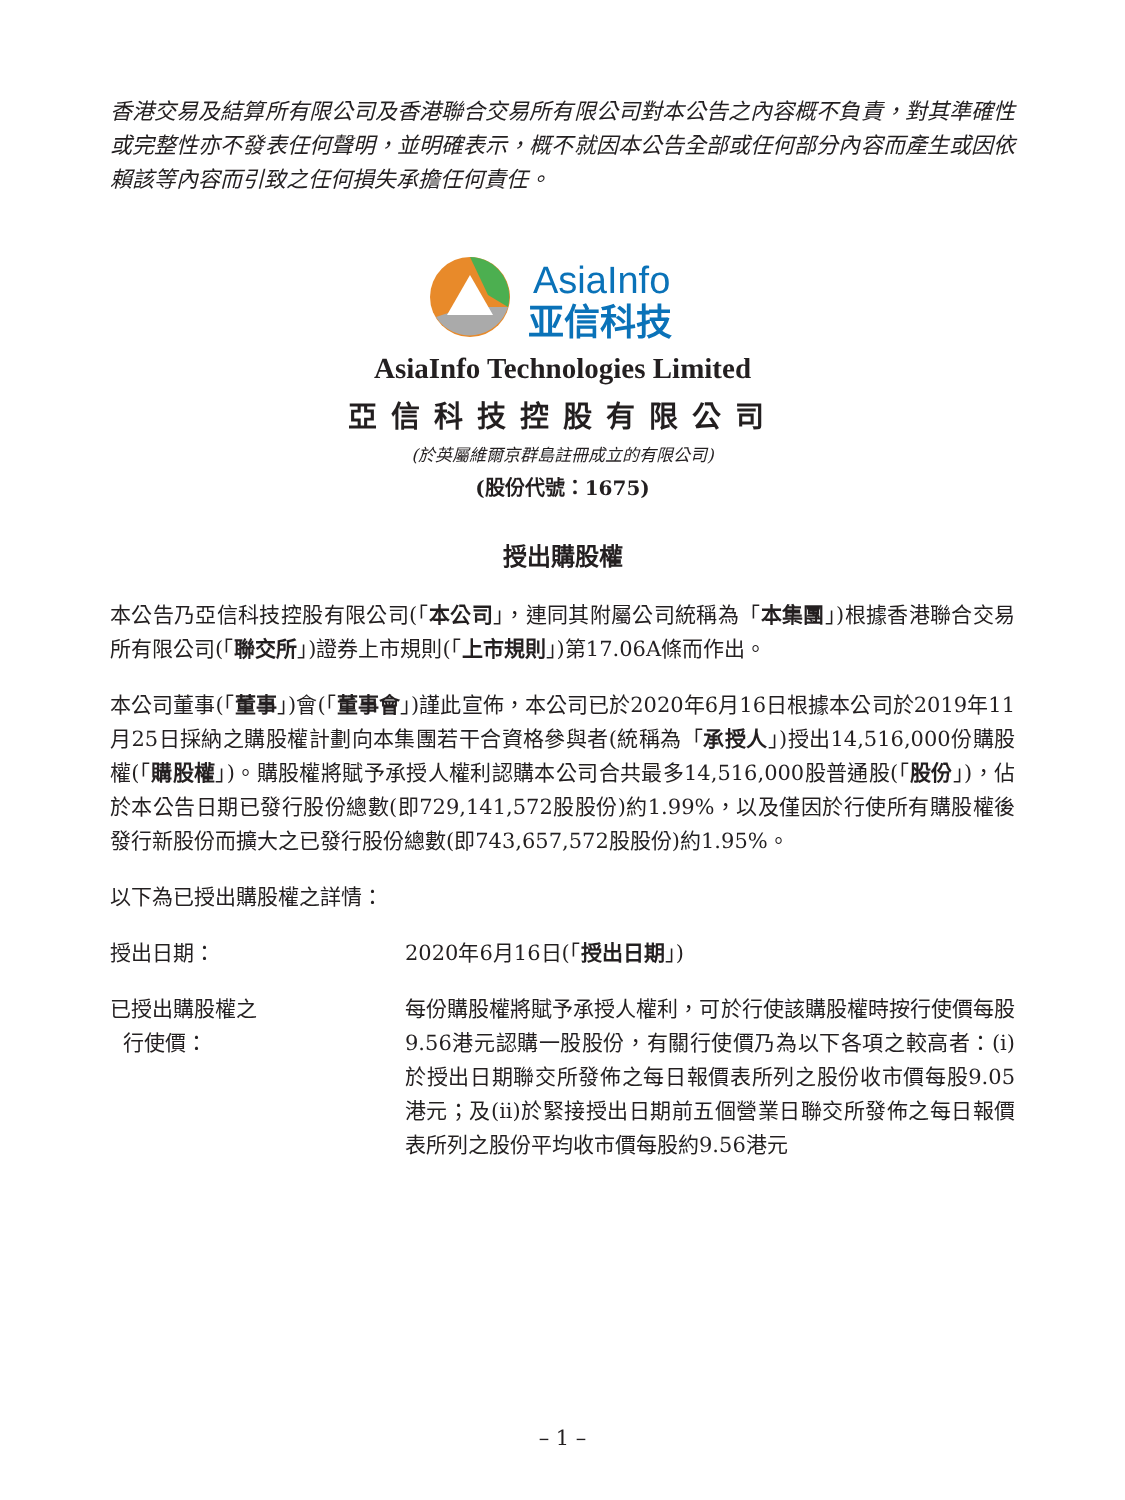香港交易及結算所有限公司及香港聯合交易所有限公司對本公告之內容概不負責，對其準確性或完整性亦不發表任何聲明，並明確表示，概不就因本公告全部或任何部分內容而產生或因依賴該等內容而引致之任何損失承擔任何責任。
AsiaInfo
亚信科技
AsiaInfo Technologies Limited
亞信科技控股有限公司
(於英屬維爾京群島註冊成立的有限公司)
(股份代號：1675)
授出購股權
本公告乃亞信科技控股有限公司(「本公司」，連同其附屬公司統稱為「本集團」)根據香港聯合交易所有限公司(「聯交所」)證券上市規則(「上市規則」)第17.06A條而作出。
本公司董事(「董事」)會(「董事會」)謹此宣佈，本公司已於2020年6月16日根據本公司於2019年11月25日採納之購股權計劃向本集團若干合資格參與者(統稱為「承授人」)授出14,516,000份購股權(「購股權」)。購股權將賦予承授人權利認購本公司合共最多14,516,000股普通股(「股份」)，佔於本公告日期已發行股份總數(即729,141,572股股份)約1.99%，以及僅因於行使所有購股權後發行新股份而擴大之已發行股份總數(即743,657,572股股份)約1.95%。
以下為已授出購股權之詳情：
授出日期： 2020年6月16日(「授出日期」)
已授出購股權之
行使價：
每份購股權將賦予承授人權利，可於行使該購股權時按行使價每股9.56港元認購一股股份，有關行使價乃為以下各項之較高者：(i)於授出日期聯交所發佈之每日報價表所列之股份收市價每股9.05港元；及(ii)於緊接授出日期前五個營業日聯交所發佈之每日報價表所列之股份平均收市價每股約9.56港元
– 1 –